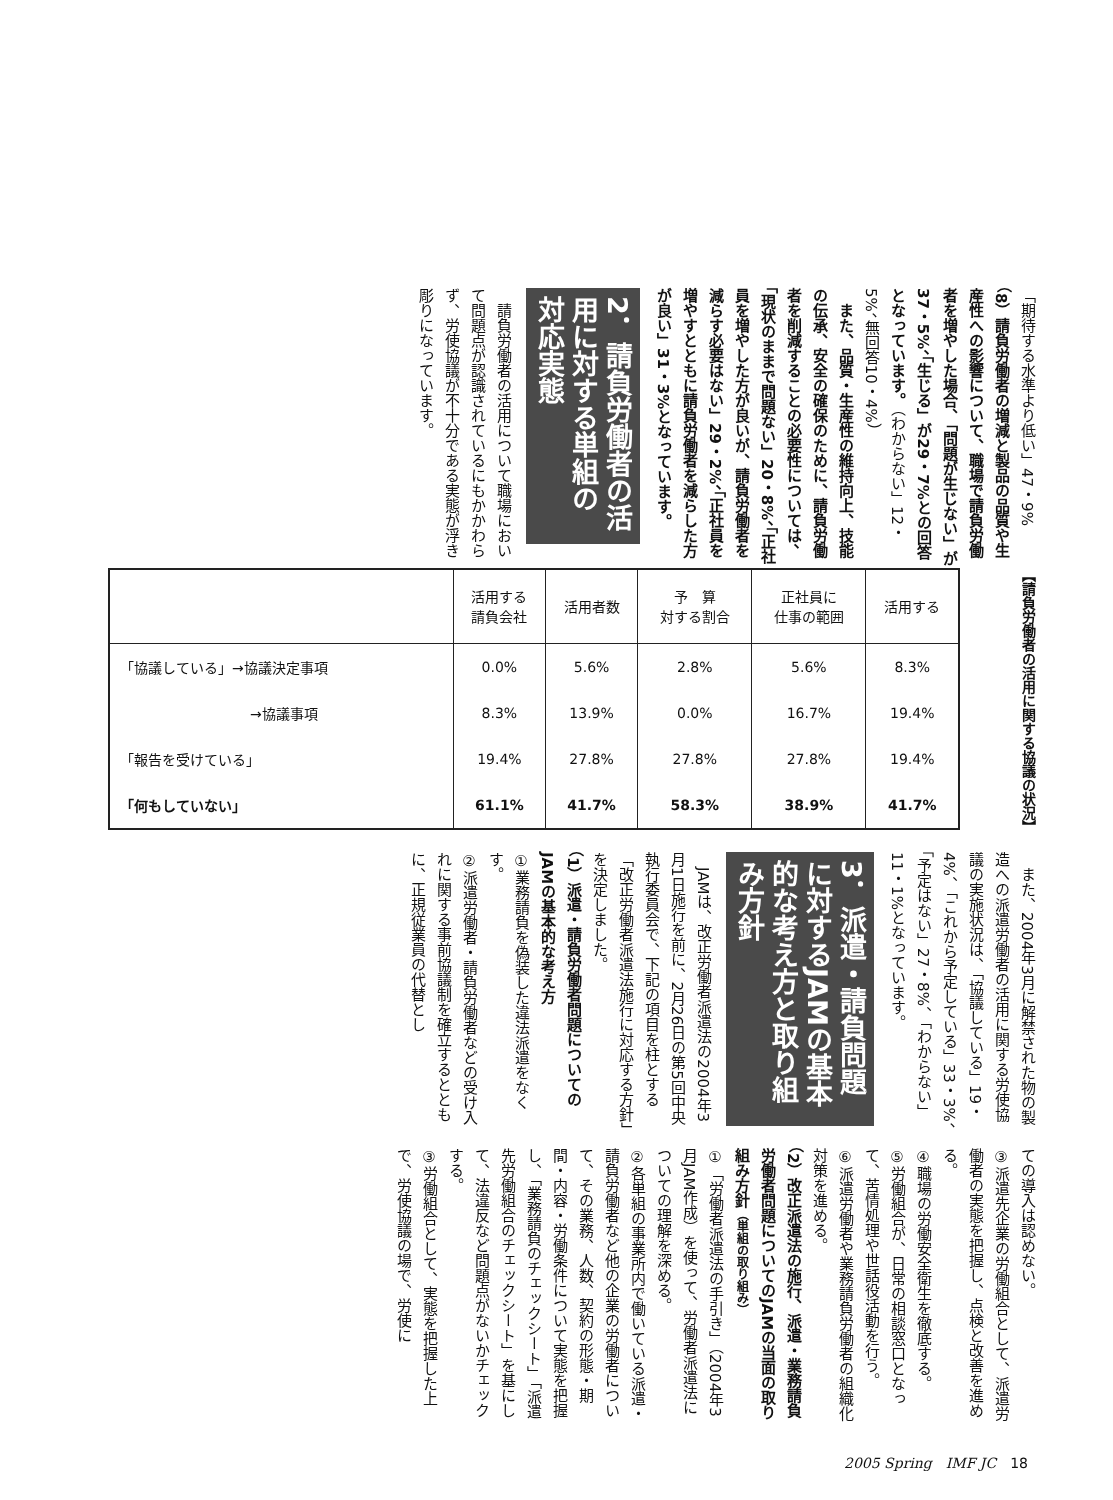「期待する水準より低い」47・9%
（8）請負労働者の増減と製品の品質や生産性への影響について、職場で請負労働者を増やした場合、「問題が生じない」が37・5%、「生じる」が29・7%との回答となっています。（わからない」12・5%、無回答10・4%）
　また、品質・生産性の維持向上、技能の伝承、安全の確保のために、請負労働者を削減することの必要性については、「現状のままで問題ない」20・8%、「正社員を増やした方が良いが、請負労働者を減らす必要はない」29・2%、「正社員を増やすとともに請負労働者を減らした方が良い」31・3%となっています。
2．請負労働者の活用に対する単組の対応実態
　請負労働者の活用について職場において問題点が認識されているにもかかわらず、労使協議が不十分である実態が浮き彫りになっています。
【請負労働者の活用に関する協議の状況】
| | 活用する 請負会社 | 活用者数 | 予 算 対する割合 | 正社員に 仕事の範囲 | 活用する |
| --- | --- | --- | --- | --- | --- |
| 「協議している」→協議決定事項 | 0.0% | 5.6% | 2.8% | 5.6% | 8.3% |
| →協議事項 | 8.3% | 13.9% | 0.0% | 16.7% | 19.4% |
| 「報告を受けている」 | 19.4% | 27.8% | 27.8% | 27.8% | 19.4% |
| 「何もしていない」 | 61.1% | 41.7% | 58.3% | 38.9% | 41.7% |
　また、2004年3月に解禁された物の製造への派遣労働者の活用に関する労使協議の実施状況は、「協議している」19・4%、「これから予定している」33・3%、「予定はない」27・8%、「わからない」11・1%となっています。
3．派遣・請負問題に対するJAMの基本的な考え方と取り組み方針
　JAMは、改正労働者派遣法の2004年3月1日施行を前に、2月26日の第5回中央執行委員会で、下記の項目を柱とする「改正労働者派遣法施行に対応する方針」を決定しました。
（1）派遣・請負労働者問題についてのJAMの基本的な考え方
①業務請負を偽装した違法派遣をなくす。
②派遣労働者・請負労働者などの受け入れに関する事前協議制を確立するとともに、正規従業員の代替とし
ての導入は認めない。
③派遣先企業の労働組合として、派遣労働者の実態を把握し、点検と改善を進める。
④職場の労働安全衛生を徹底する。
⑤労働組合が、日常の相談窓口となって、苦情処理や世話役活動を行う。
⑥派遣労働者や業務請負労働者の組織化対策を進める。
（2）改正派遣法の施行、派遣・業務請負労働者問題についてのJAMの当面の取り組み方針（単組の取り組み）
①「労働者派遣法の手引き」（2004年3月JAM作成）を使って、労働者派遣法についての理解を深める。
②各単組の事業所内で働いている派遣・請負労働者など他の企業の労働者について、その業務、人数、契約の形態・期間・内容・労働条件について実態を把握し、「業務請負のチェックシート」「派遣先労働組合のチェックシート」を基にして、法違反など問題点がないかチェックする。
③労働組合として、実態を把握した上で、労使協議の場で、労使に
2005 Spring　IMF JC　18